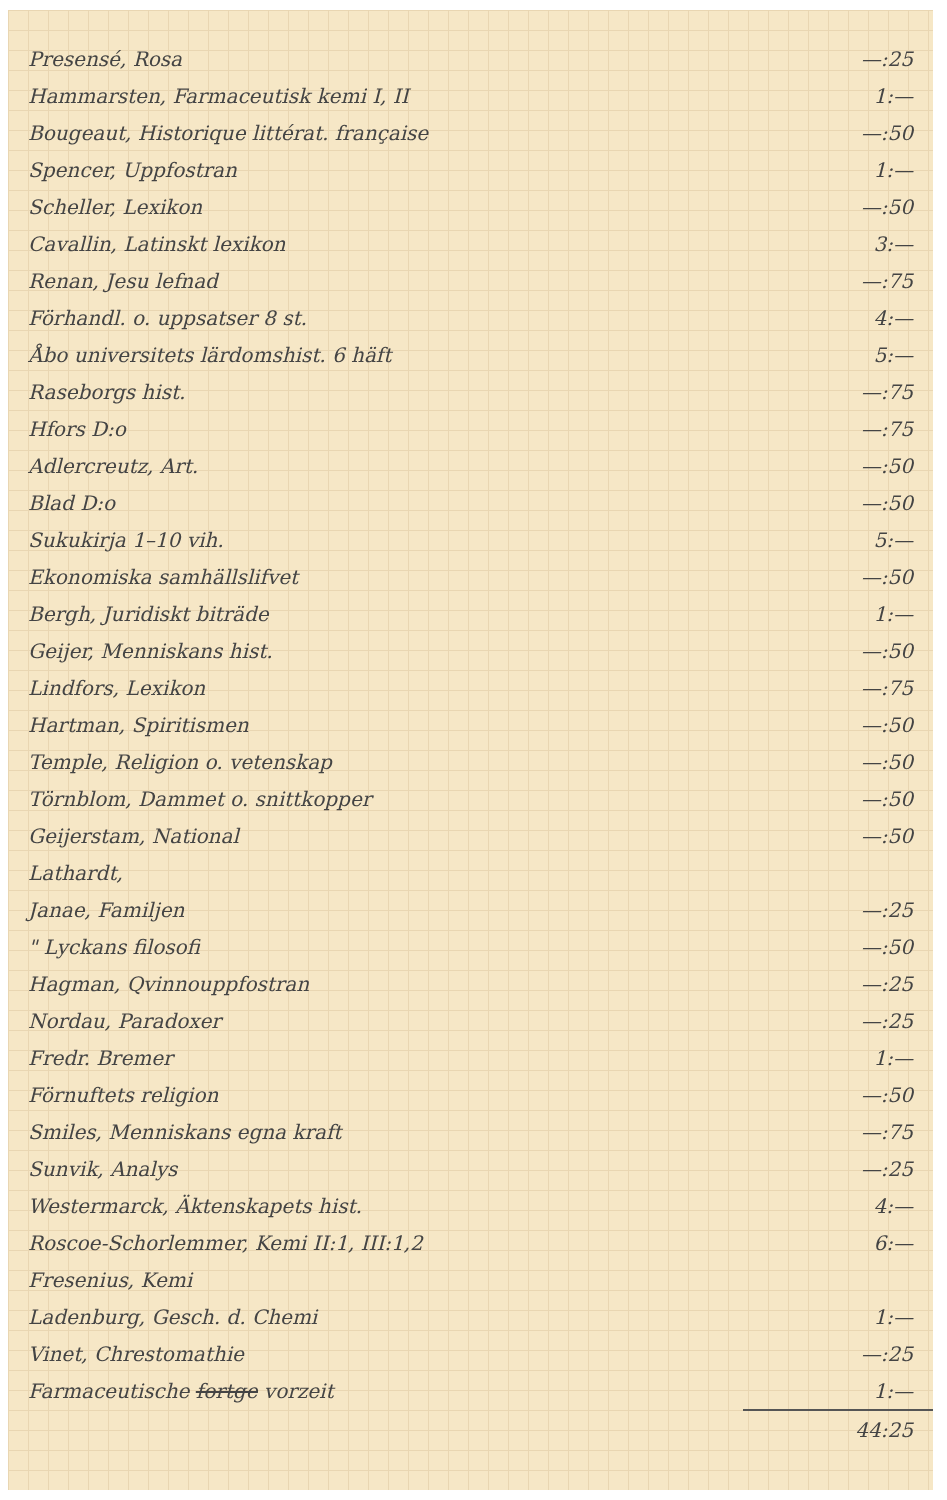| Presensé, Rosa | —:25 |
| Hammarsten, Farmaceutisk kemi I, II | 1:— |
| Bougeaut, Historique littérat. française | —:50 |
| Spencer, Uppfostran | 1:— |
| Scheller, Lexikon | —:50 |
| Cavallin, Latinskt lexikon | 3:— |
| Renan, Jesu lefnad | —:75 |
| Förhandl. o. uppsatser 8 st. | 4:— |
| Åbo universitets lärdomshist. 6 häft | 5:— |
| Raseborgs hist. | —:75 |
| Hfors D:o | —:75 |
| Adlercreutz, Art. | —:50 |
| Blad D:o | —:50 |
| Sukukirja 1–10 vih. | 5:— |
| Ekonomiska samhällslifvet | —:50 |
| Bergh, Juridiskt biträde | 1:— |
| Geijer, Menniskans hist. | —:50 |
| Lindfors, Lexikon | —:75 |
| Hartman, Spiritismen | —:50 |
| Temple, Religion o. vetenskap | —:50 |
| Törnblom, Dammet o. snittkopper | —:50 |
| Geijerstam, National | —:50 |
| Lathardt, | |
| Janae, Familjen | —:25 |
| " Lyckans filosofi | —:50 |
| Hagman, Qvinnouppfostran | —:25 |
| Nordau, Paradoxer | —:25 |
| Fredr. Bremer | 1:— |
| Förnuftets religion | —:50 |
| Smiles, Menniskans egna kraft | —:75 |
| Sunvik, Analys | —:25 |
| Westermarck, Äktenskapets hist. | 4:— |
| Roscoe-Schorlemmer, Kemi II:1, III:1,2 | 6:— |
| Fresenius, Kemi | |
| Ladenburg, Gesch. d. Chemi | 1:— |
| Vinet, Chrestomathie | —:25 |
| Farmaceutische fortge vorzeit | 1:— |
| | 44:25 |